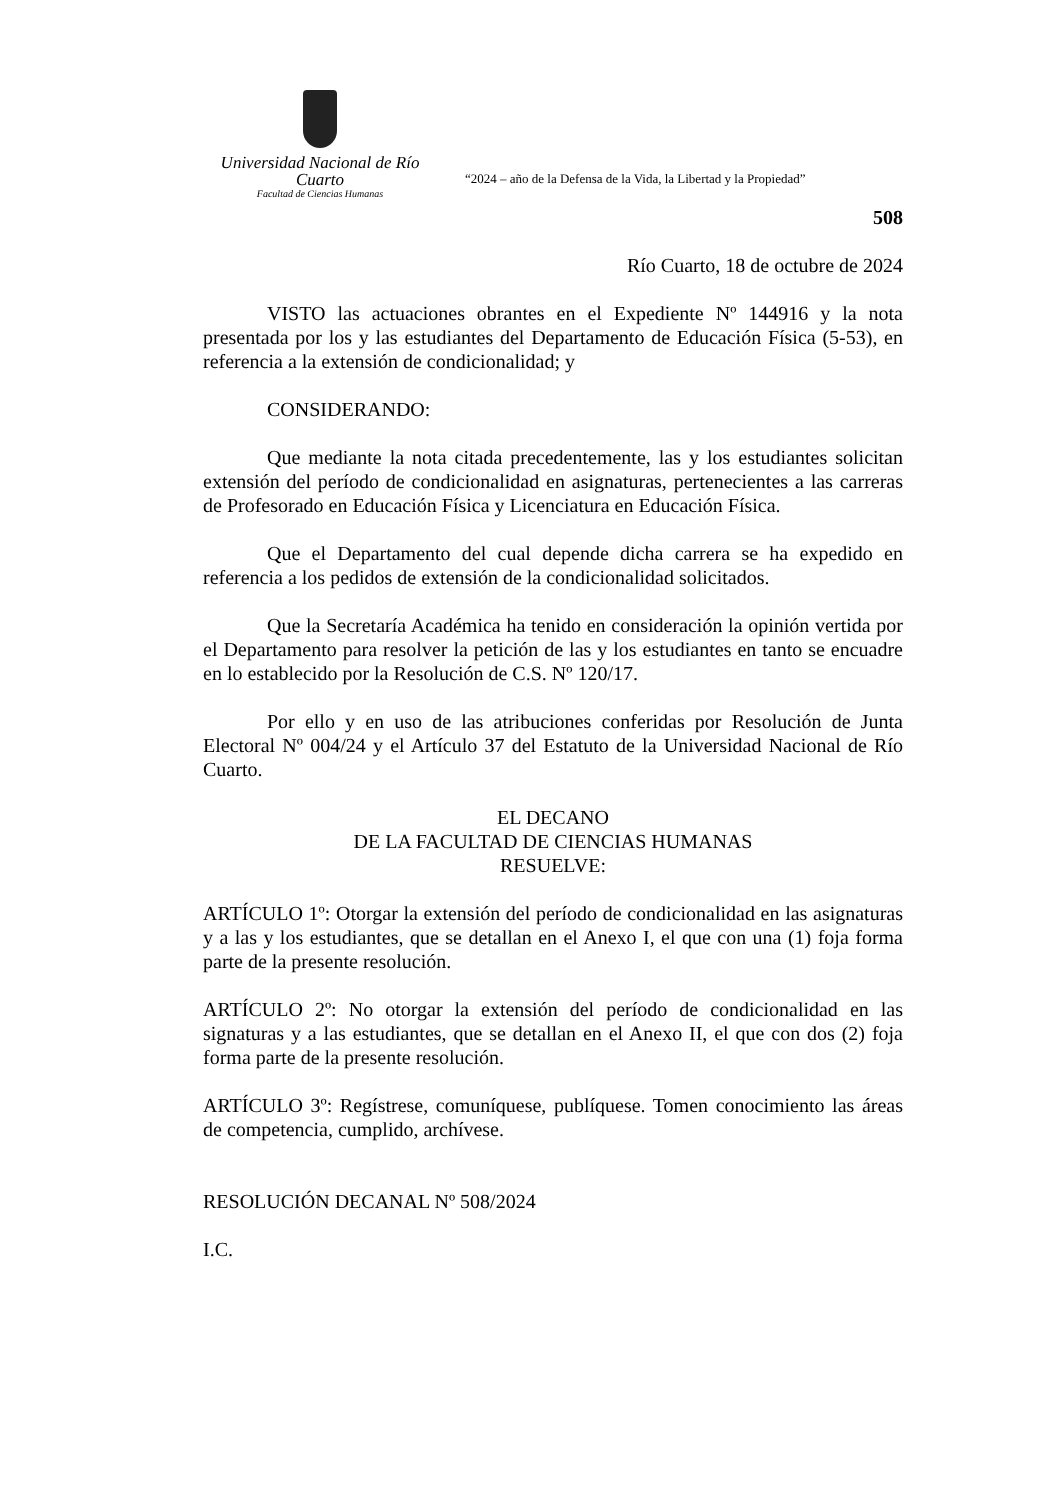Universidad Nacional de Río Cuarto
Facultad de Ciencias Humanas
“2024 – año de la Defensa de la Vida, la Libertad y la Propiedad”
508
Río Cuarto, 18 de octubre de 2024
VISTO las actuaciones obrantes en el Expediente Nº 144916 y la nota presentada por los y las estudiantes del Departamento de Educación Física (5-53), en referencia a la extensión de condicionalidad; y
CONSIDERANDO:
Que mediante la nota citada precedentemente, las y los estudiantes solicitan extensión del período de condicionalidad en asignaturas, pertenecientes a las carreras de Profesorado en Educación Física y Licenciatura en Educación Física.
Que el Departamento del cual depende dicha carrera se ha expedido en referencia a los pedidos de extensión de la condicionalidad solicitados.
Que la Secretaría Académica ha tenido en consideración la opinión vertida por el Departamento para resolver la petición de las y los estudiantes en tanto se encuadre en lo establecido por la Resolución de C.S. Nº 120/17.
Por ello y en uso de las atribuciones conferidas por Resolución de Junta Electoral Nº 004/24 y el Artículo 37 del Estatuto de la Universidad Nacional de Río Cuarto.
EL DECANO
DE LA FACULTAD DE CIENCIAS HUMANAS
RESUELVE:
ARTÍCULO 1º: Otorgar la extensión del período de condicionalidad en las asignaturas y a las y los estudiantes, que se detallan en el Anexo I, el que con una (1) foja forma parte de la presente resolución.
ARTÍCULO 2º: No otorgar la extensión del período de condicionalidad en las signaturas y a las estudiantes, que se detallan en el Anexo II, el que con dos (2) foja forma parte de la presente resolución.
ARTÍCULO 3º: Regístrese, comuníquese, publíquese. Tomen conocimiento las áreas de competencia, cumplido, archívese.
RESOLUCIÓN DECANAL Nº 508/2024
I.C.